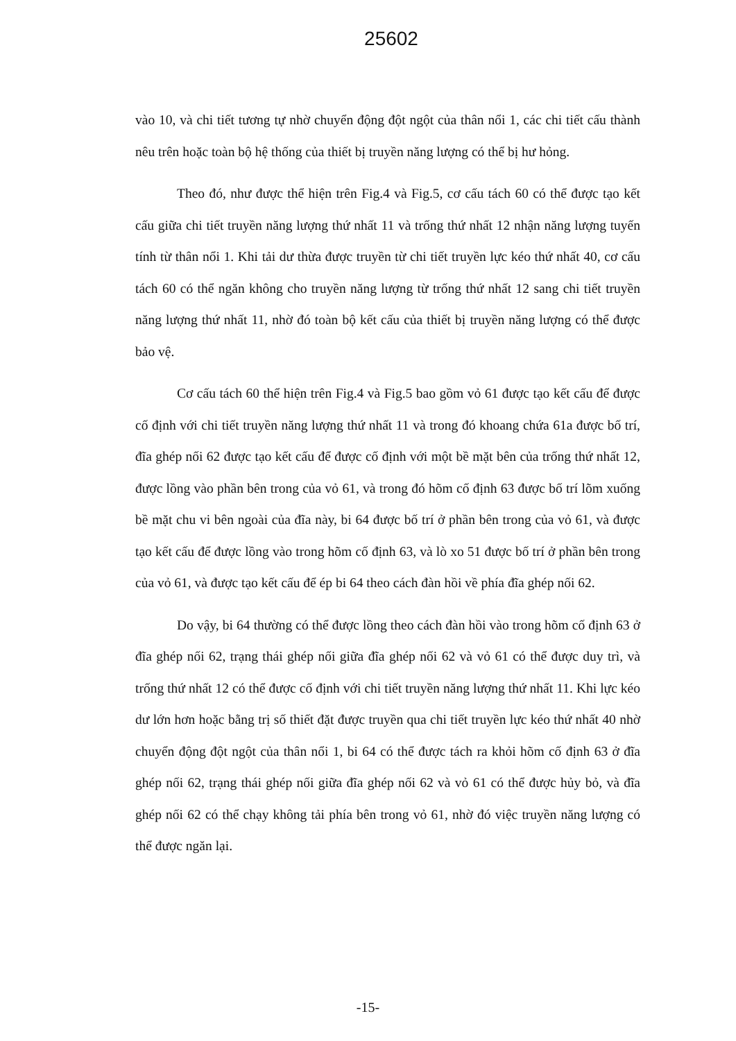25602
vào 10, và chi tiết tương tự nhờ chuyển động đột ngột của thân nổi 1, các chi tiết cấu thành nêu trên hoặc toàn bộ hệ thống của thiết bị truyền năng lượng có thể bị hư hỏng.
Theo đó, như được thể hiện trên Fig.4 và Fig.5, cơ cấu tách 60 có thể được tạo kết cấu giữa chi tiết truyền năng lượng thứ nhất 11 và trống thứ nhất 12 nhận năng lượng tuyến tính từ thân nổi 1. Khi tải dư thừa được truyền từ chi tiết truyền lực kéo thứ nhất 40, cơ cấu tách 60 có thể ngăn không cho truyền năng lượng từ trống thứ nhất 12 sang chi tiết truyền năng lượng thứ nhất 11, nhờ đó toàn bộ kết cấu của thiết bị truyền năng lượng có thể được bảo vệ.
Cơ cấu tách 60 thể hiện trên Fig.4 và Fig.5 bao gồm vỏ 61 được tạo kết cấu để được cố định với chi tiết truyền năng lượng thứ nhất 11 và trong đó khoang chứa 61a được bố trí, đĩa ghép nối 62 được tạo kết cấu để được cố định với một bề mặt bên của trống thứ nhất 12, được lồng vào phần bên trong của vỏ 61, và trong đó hõm cố định 63 được bố trí lõm xuống bề mặt chu vi bên ngoài của đĩa này, bi 64 được bố trí ở phần bên trong của vỏ 61, và được tạo kết cấu để được lồng vào trong hõm cố định 63, và lò xo 51 được bố trí ở phần bên trong của vỏ 61, và được tạo kết cấu để ép bi 64 theo cách đàn hồi về phía đĩa ghép nối 62.
Do vậy, bi 64 thường có thể được lồng theo cách đàn hồi vào trong hõm cố định 63 ở đĩa ghép nối 62, trạng thái ghép nối giữa đĩa ghép nối 62 và vỏ 61 có thể được duy trì, và trống thứ nhất 12 có thể được cố định với chi tiết truyền năng lượng thứ nhất 11. Khi lực kéo dư lớn hơn hoặc bằng trị số thiết đặt được truyền qua chi tiết truyền lực kéo thứ nhất 40 nhờ chuyển động đột ngột của thân nổi 1, bi 64 có thể được tách ra khỏi hõm cố định 63 ở đĩa ghép nối 62, trạng thái ghép nối giữa đĩa ghép nối 62 và vỏ 61 có thể được hủy bỏ, và đĩa ghép nối 62 có thể chạy không tải phía bên trong vỏ 61, nhờ đó việc truyền năng lượng có thể được ngăn lại.
-15-